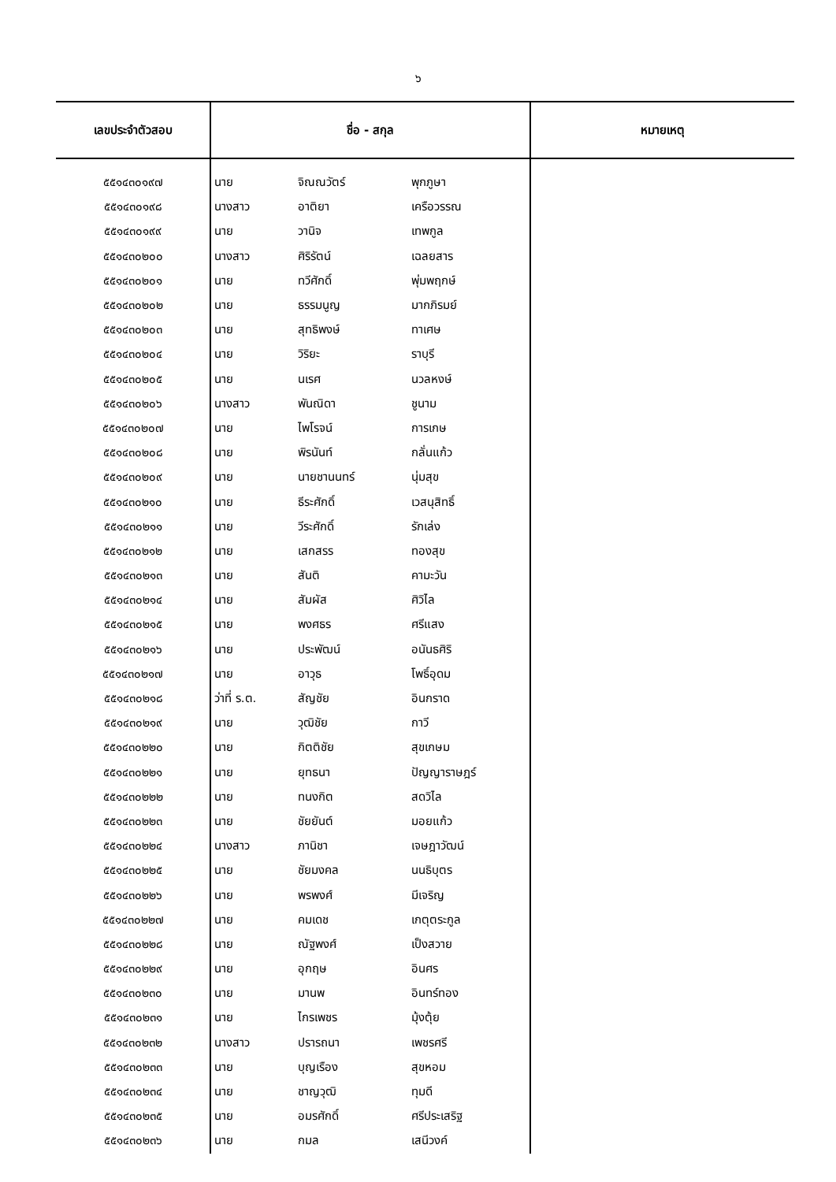๖
| เลขประจำตัวสอบ | ชื่อ - สกุล | | | หมายเหตุ |
| --- | --- | --- | --- | --- |
| ๕๕๑๔๓๐๑๙๗ | นาย | จิณณวัตร์ | พุกภูษา | |
| ๕๕๑๔๓๐๑๙๘ | นางสาว | อาติยา | เครือวรรณ | |
| ๕๕๑๔๓๐๑๙๙ | นาย | วานิจ | เทพกูล | |
| ๕๕๑๔๓๐๒๐๐ | นางสาว | ศิริรัตน์ | เฉลยสาร | |
| ๕๕๑๔๓๐๒๐๑ | นาย | ทวีศักดิ์ | พุ่มพฤกษ์ | |
| ๕๕๑๔๓๐๒๐๒ | นาย | ธรรมนูญ | มากภิรมย์ | |
| ๕๕๑๔๓๐๒๐๓ | นาย | สุทธิพงษ์ | ทาเศษ | |
| ๕๕๑๔๓๐๒๐๔ | นาย | วิริยะ | ราบุรี | |
| ๕๕๑๔๓๐๒๐๕ | นาย | นเรศ | นวลหงษ์ | |
| ๕๕๑๔๓๐๒๐๖ | นางสาว | พันณิดา | ชูนาม | |
| ๕๕๑๔๓๐๒๐๗ | นาย | ไพโรจน์ | การเกษ | |
| ๕๕๑๔๓๐๒๐๘ | นาย | พิรนันท์ | กลั่นแก้ว | |
| ๕๕๑๔๓๐๒๐๙ | นาย | นายชานนทร์ | นุ่มสุข | |
| ๕๕๑๔๓๐๒๑๐ | นาย | ธีระศักดิ์ | เวสนุสิทธิ์ | |
| ๕๕๑๔๓๐๒๑๑ | นาย | วีระศักดิ์ | รักเล่ง | |
| ๕๕๑๔๓๐๒๑๒ | นาย | เสกสรร | ทองสุข | |
| ๕๕๑๔๓๐๒๑๓ | นาย | สันติ | คามะวัน | |
| ๕๕๑๔๓๐๒๑๔ | นาย | สัมผัส | ศิวิไล | |
| ๕๕๑๔๓๐๒๑๕ | นาย | พงศธร | ศรีแสง | |
| ๕๕๑๔๓๐๒๑๖ | นาย | ประพัฒน์ | อนันธศิริ | |
| ๕๕๑๔๓๐๒๑๗ | นาย | อาวุธ | โพธิ์อุดม | |
| ๕๕๑๔๓๐๒๑๘ | ว่าที่ ร.ต. | สัญชัย | อินกราด | |
| ๕๕๑๔๓๐๒๑๙ | นาย | วุฒิชัย | กาวี | |
| ๕๕๑๔๓๐๒๒๐ | นาย | กิตติชัย | สุขเกษม | |
| ๕๕๑๔๓๐๒๒๑ | นาย | ยุทธนา | ปัญญาราษฎร์ | |
| ๕๕๑๔๓๐๒๒๒ | นาย | ทนงกิต | สดวิไล | |
| ๕๕๑๔๓๐๒๒๓ | นาย | ชัยยันต์ | มอยแก้ว | |
| ๕๕๑๔๓๐๒๒๔ | นางสาว | ภานิชา | เจษฎาวัฒน์ | |
| ๕๕๑๔๓๐๒๒๕ | นาย | ชัยมงคล | นนธิบุตร | |
| ๕๕๑๔๓๐๒๒๖ | นาย | พรพงศ์ | มีเจริญ | |
| ๕๕๑๔๓๐๒๒๗ | นาย | คมเดช | เกตุตระกูล | |
| ๕๕๑๔๓๐๒๒๘ | นาย | ณัฐพงศ์ | เป็งสวาย | |
| ๕๕๑๔๓๐๒๒๙ | นาย | อุกฤษ | อินศร | |
| ๕๕๑๔๓๐๒๓๐ | นาย | มานพ | อินทร์ทอง | |
| ๕๕๑๔๓๐๒๓๑ | นาย | ไกรเพชร | มุ้งตุ้ย | |
| ๕๕๑๔๓๐๒๓๒ | นางสาว | ปรารถนา | เพชรศรี | |
| ๕๕๑๔๓๐๒๓๓ | นาย | บุญเรือง | สุขหอม | |
| ๕๕๑๔๓๐๒๓๔ | นาย | ชาญวุฒิ | ทุมดี | |
| ๕๕๑๔๓๐๒๓๕ | นาย | อมรศักดิ์ | ศรีประเสริฐ | |
| ๕๕๑๔๓๐๒๓๖ | นาย | กมล | เสนีวงค์ | |